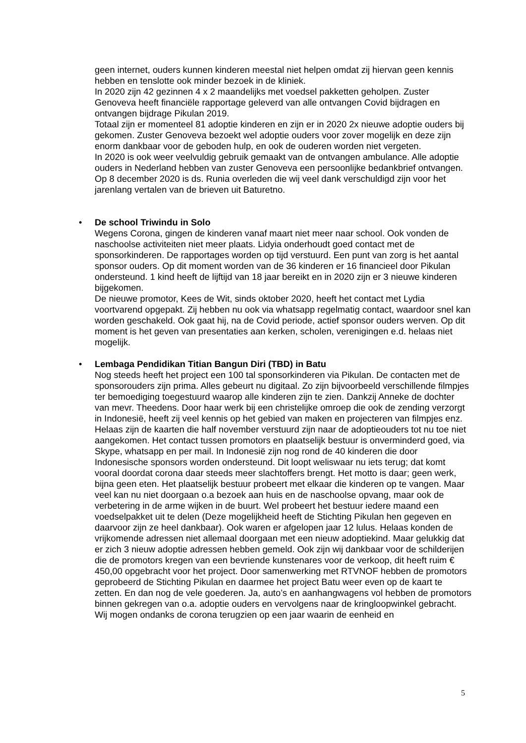geen internet, ouders kunnen kinderen meestal niet helpen omdat zij hiervan geen kennis hebben en tenslotte ook minder bezoek in de kliniek.
In 2020 zijn 42 gezinnen 4 x 2 maandelijks met voedsel pakketten geholpen. Zuster Genoveva heeft financiële rapportage geleverd van alle ontvangen Covid bijdragen en ontvangen bijdrage Pikulan 2019.
Totaal zijn er momenteel 81 adoptie kinderen en zijn er in 2020 2x nieuwe adoptie ouders bij gekomen. Zuster Genoveva bezoekt wel adoptie ouders voor zover mogelijk en deze zijn enorm dankbaar voor de geboden hulp, en ook de ouderen worden niet vergeten.
In 2020 is ook weer veelvuldig gebruik gemaakt van de ontvangen ambulance. Alle adoptie ouders in Nederland hebben van zuster Genoveva een persoonlijke bedankbrief ontvangen.
Op 8 december 2020 is ds. Runia overleden die wij veel dank verschuldigd zijn voor het jarenlang vertalen van de brieven uit Baturetno.
•
De school Triwindu in Solo
Wegens Corona, gingen de kinderen vanaf maart niet meer naar school. Ook vonden de naschoolse activiteiten niet meer plaats. Lidyia onderhoudt goed contact met de sponsorkinderen. De rapportages worden op tijd verstuurd. Een punt van zorg is het aantal sponsor ouders. Op dit moment worden van de 36 kinderen er 16 financieel door Pikulan ondersteund. 1 kind heeft de lijftijd van 18 jaar bereikt en in 2020 zijn er 3 nieuwe kinderen bijgekomen.
De nieuwe promotor, Kees de Wit, sinds oktober 2020, heeft het contact met Lydia voortvarend opgepakt. Zij hebben nu ook via whatsapp regelmatig contact, waardoor snel kan worden geschakeld. Ook gaat hij, na de Covid periode, actief sponsor ouders werven. Op dit moment is het geven van presentaties aan kerken, scholen, verenigingen e.d. helaas niet mogelijk.
•
Lembaga Pendidikan Titian Bangun Diri (TBD) in Batu
Nog steeds heeft het project een 100 tal sponsorkinderen via Pikulan. De contacten met de sponsorouders zijn prima. Alles gebeurt nu digitaal. Zo zijn bijvoorbeeld verschillende filmpjes ter bemoediging toegestuurd waarop alle kinderen zijn te zien. Dankzij Anneke de dochter van mevr. Theedens. Door haar werk bij een christelijke omroep die ook de zending verzorgt in Indonesië, heeft zij veel kennis op het gebied van maken en projecteren van filmpjes enz. Helaas zijn de kaarten die half november verstuurd zijn naar de adoptieouders tot nu toe niet aangekomen. Het contact tussen promotors en plaatselijk bestuur is onverminderd goed, via Skype, whatsapp en per mail. In Indonesië zijn nog rond de 40 kinderen die door Indonesische sponsors worden ondersteund. Dit loopt weliswaar nu iets terug; dat komt vooral doordat corona daar steeds meer slachtoffers brengt. Het motto is daar; geen werk, bijna geen eten. Het plaatselijk bestuur probeert met elkaar die kinderen op te vangen. Maar veel kan nu niet doorgaan o.a bezoek aan huis en de naschoolse opvang, maar ook de verbetering in de arme wijken in de buurt. Wel probeert het bestuur iedere maand een voedselpakket uit te delen (Deze mogelijkheid heeft de Stichting Pikulan hen gegeven en daarvoor zijn ze heel dankbaar). Ook waren er afgelopen jaar 12 lulus. Helaas konden de vrijkomende adressen niet allemaal doorgaan met een nieuw adoptiekind. Maar gelukkig dat er zich 3 nieuw adoptie adressen hebben gemeld. Ook zijn wij dankbaar voor de schilderijen die de promotors kregen van een bevriende kunstenares voor de verkoop, dit heeft ruim € 450,00 opgebracht voor het project. Door samenwerking met RTVNOF hebben de promotors geprobeerd de Stichting Pikulan en daarmee het project Batu weer even op de kaart te zetten. En dan nog de vele goederen. Ja, auto’s en aanhangwagens vol hebben de promotors binnen gekregen van o.a. adoptie ouders en vervolgens naar de kringloopwinkel gebracht. Wij mogen ondanks de corona terugzien op een jaar waarin de eenheid en
5